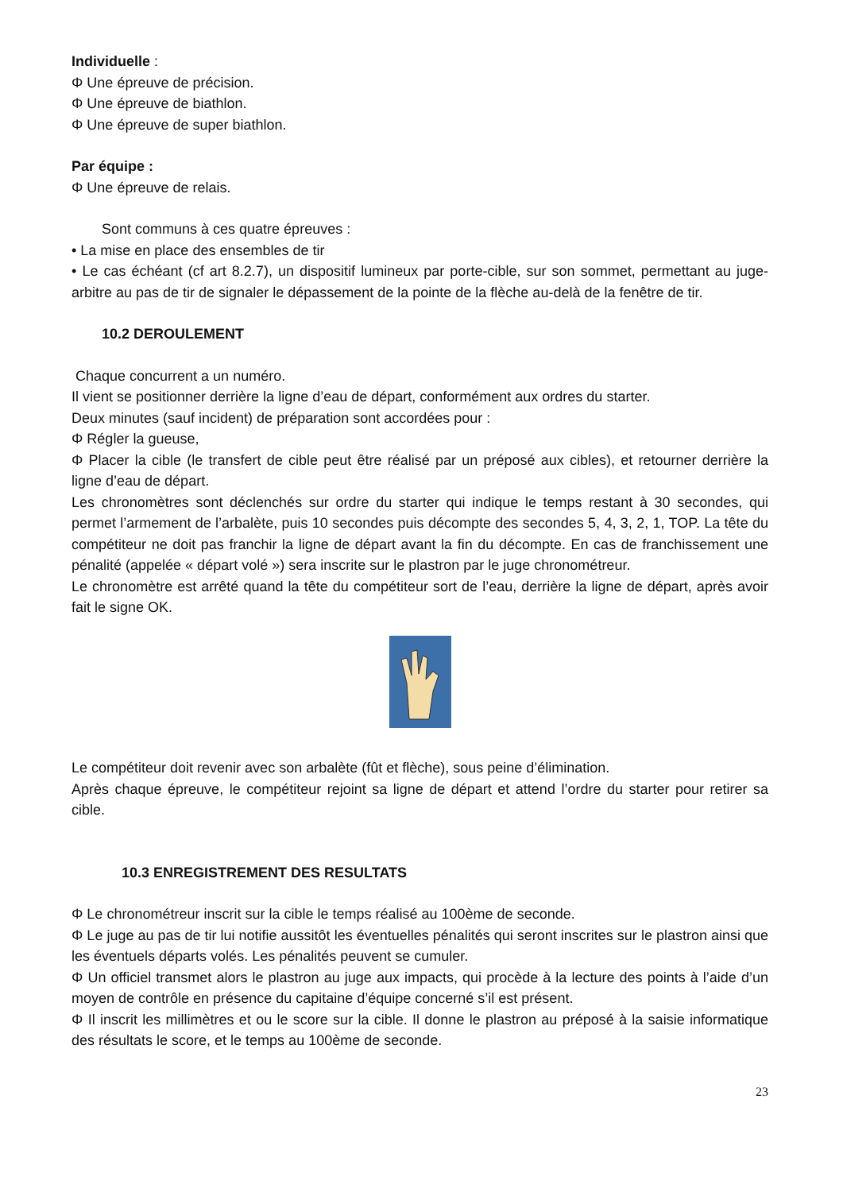Individuelle :
Φ Une épreuve de précision.
Φ Une épreuve de biathlon.
Φ Une épreuve de super biathlon.
Par équipe :
Φ Une épreuve de relais.
Sont communs à ces quatre épreuves :
• La mise en place des ensembles de tir
• Le cas échéant (cf art 8.2.7), un dispositif lumineux par porte-cible, sur son sommet, permettant au juge-arbitre au pas de tir de signaler le dépassement de la pointe de la flèche au-delà de la fenêtre de tir.
10.2 DEROULEMENT
Chaque concurrent a un numéro.
Il vient se positionner derrière la ligne d’eau de départ, conformément aux ordres du starter.
Deux minutes (sauf incident) de préparation sont accordées pour :
Φ Régler la gueuse,
Φ Placer la cible (le transfert de cible peut être réalisé par un préposé aux cibles), et retourner derrière la ligne d’eau de départ.
Les chronomètres sont déclenchés sur ordre du starter qui indique le temps restant à 30 secondes, qui permet l’armement de l’arbalète, puis 10 secondes puis décompte des secondes 5, 4, 3, 2, 1, TOP. La tête du compétiteur ne doit pas franchir la ligne de départ avant la fin du décompte. En cas de franchissement une pénalité (appelée « départ volé ») sera inscrite sur le plastron par le juge chronométreur.
Le chronomètre est arrêté quand la tête du compétiteur sort de l’eau, derrière la ligne de départ, après avoir fait le signe OK.
Le compétiteur doit revenir avec son arbalète (fût et flèche), sous peine d’élimination.
Après chaque épreuve, le compétiteur rejoint sa ligne de départ et attend l’ordre du starter pour retirer sa cible.
10.3 ENREGISTREMENT DES RESULTATS
Φ Le chronométreur inscrit sur la cible le temps réalisé au 100ème de seconde.
Φ Le juge au pas de tir lui notifie aussitôt les éventuelles pénalités qui seront inscrites sur le plastron ainsi que les éventuels départs volés. Les pénalités peuvent se cumuler.
Φ Un officiel transmet alors le plastron au juge aux impacts, qui procède à la lecture des points à l’aide d’un moyen de contrôle en présence du capitaine d’équipe concerné s’il est présent.
Φ Il inscrit les millimètres et ou le score sur la cible. Il donne le plastron au préposé à la saisie informatique des résultats le score, et le temps au 100ème de seconde.
23